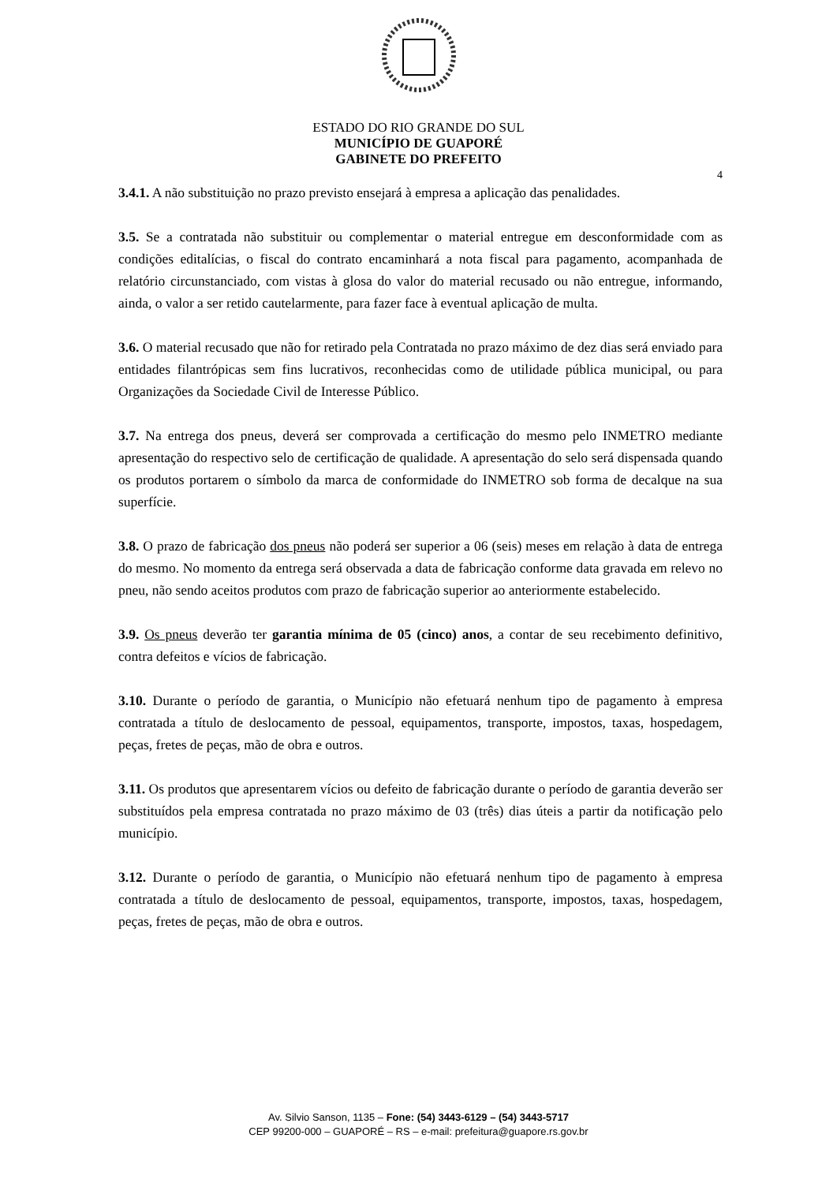ESTADO DO RIO GRANDE DO SUL
MUNICÍPIO DE GUAPORÉ
GABINETE DO PREFEITO
4
3.4.1. A não substituição no prazo previsto ensejará à empresa a aplicação das penalidades.
3.5. Se a contratada não substituir ou complementar o material entregue em desconformidade com as condições editalícias, o fiscal do contrato encaminhará a nota fiscal para pagamento, acompanhada de relatório circunstanciado, com vistas à glosa do valor do material recusado ou não entregue, informando, ainda, o valor a ser retido cautelarmente, para fazer face à eventual aplicação de multa.
3.6. O material recusado que não for retirado pela Contratada no prazo máximo de dez dias será enviado para entidades filantrópicas sem fins lucrativos, reconhecidas como de utilidade pública municipal, ou para Organizações da Sociedade Civil de Interesse Público.
3.7. Na entrega dos pneus, deverá ser comprovada a certificação do mesmo pelo INMETRO mediante apresentação do respectivo selo de certificação de qualidade. A apresentação do selo será dispensada quando os produtos portarem o símbolo da marca de conformidade do INMETRO sob forma de decalque na sua superfície.
3.8. O prazo de fabricação dos pneus não poderá ser superior a 06 (seis) meses em relação à data de entrega do mesmo. No momento da entrega será observada a data de fabricação conforme data gravada em relevo no pneu, não sendo aceitos produtos com prazo de fabricação superior ao anteriormente estabelecido.
3.9. Os pneus deverão ter garantia mínima de 05 (cinco) anos, a contar de seu recebimento definitivo, contra defeitos e vícios de fabricação.
3.10. Durante o período de garantia, o Município não efetuará nenhum tipo de pagamento à empresa contratada a título de deslocamento de pessoal, equipamentos, transporte, impostos, taxas, hospedagem, peças, fretes de peças, mão de obra e outros.
3.11. Os produtos que apresentarem vícios ou defeito de fabricação durante o período de garantia deverão ser substituídos pela empresa contratada no prazo máximo de 03 (três) dias úteis a partir da notificação pelo município.
3.12. Durante o período de garantia, o Município não efetuará nenhum tipo de pagamento à empresa contratada a título de deslocamento de pessoal, equipamentos, transporte, impostos, taxas, hospedagem, peças, fretes de peças, mão de obra e outros.
Av. Silvio Sanson, 1135 – Fone: (54) 3443-6129 – (54) 3443-5717
CEP 99200-000 – GUAPORÉ – RS – e-mail: prefeitura@guapore.rs.gov.br